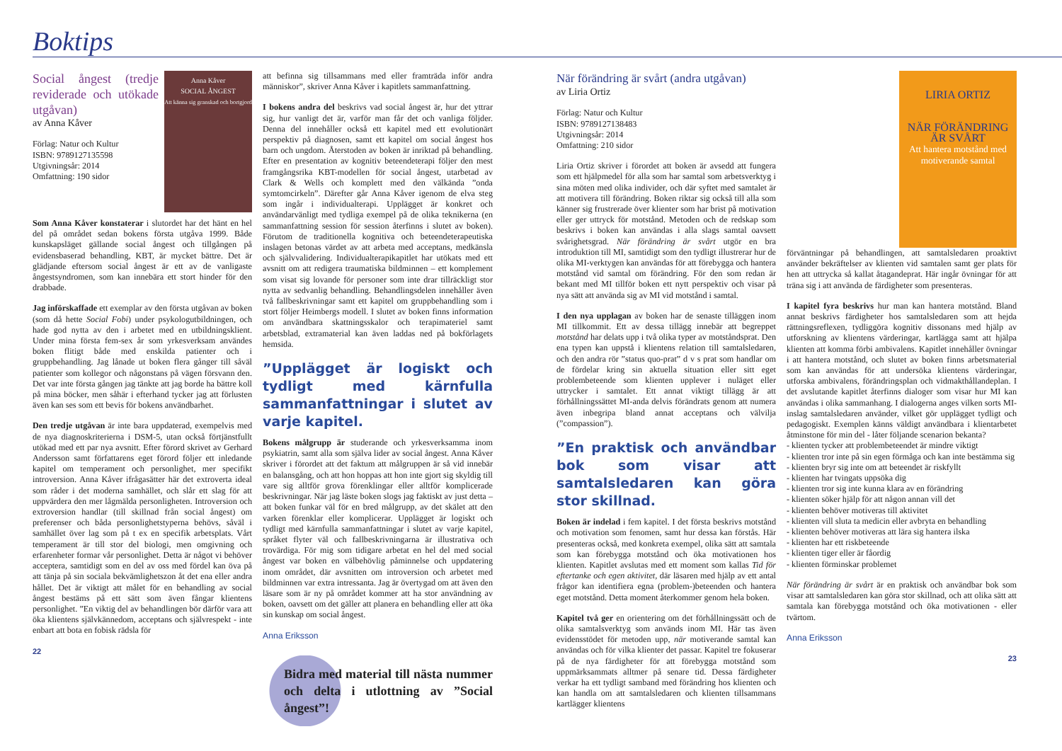Boktips
Anna Kåver
SOCIAL ÅNGEST
Att känna sig granskad och bortgjord
Social ångest (tredje reviderade och utökade utgåvan)
av Anna Kåver
Förlag: Natur och Kultur
ISBN: 9789127135598
Utgivningsår: 2014
Omfattning: 190 sidor
Som Anna Kåver konstaterar i slutordet har det hänt en hel del på området sedan bokens första utgåva 1999. Både kunskapsläget gällande social ångest och tillgången på evidensbaserad behandling, KBT, är mycket bättre. Det är glädjande eftersom social ångest är ett av de vanligaste ångestsyndromen, som kan innebära ett stort hinder för den drabbade.
Jag införskaffade ett exemplar av den första utgåvan av boken (som då hette Social Fobi) under psykologutbildningen, och hade god nytta av den i arbetet med en utbildningsklient. Under mina första fem-sex år som yrkesverksam användes boken flitigt både med enskilda patienter och i gruppbehandling. Jag lånade ut boken flera gånger till såväl patienter som kollegor och någonstans på vägen försvann den. Det var inte första gången jag tänkte att jag borde ha bättre koll på mina böcker, men såhär i efterhand tycker jag att förlusten även kan ses som ett bevis för bokens användbarhet.
Den tredje utgåvan är inte bara uppdaterad, exempelvis med de nya diagnoskriterierna i DSM-5, utan också förtjänstfullt utökad med ett par nya avsnitt. Efter förord skrivet av Gerhard Andersson samt författarens eget förord följer ett inledande kapitel om temperament och personlighet, mer specifikt introversion. Anna Kåver ifrågasätter här det extroverta ideal som råder i det moderna samhället, och slår ett slag för att uppvärdera den mer lågmälda personligheten. Introversion och extroversion handlar (till skillnad från social ångest) om preferenser och båda personlighetstyperna behövs, såväl i samhället över lag som på t ex en specifik arbetsplats. Vårt temperament är till stor del biologi, men omgivning och erfarenheter formar vår personlighet. Detta är något vi behöver acceptera, samtidigt som en del av oss med fördel kan öva på att tänja på sin sociala bekvämlighetszon åt det ena eller andra hållet. Det är viktigt att målet för en behandling av social ångest bestäms på ett sätt som även fångar klientens personlighet. ”En viktig del av behandlingen bör därför vara att öka klientens självkännedom, acceptans och självrespekt - inte enbart att bota en fobisk rädsla för
22
att befinna sig tillsammans med eller framträda inför andra människor”, skriver Anna Kåver i kapitlets sammanfattning.
I bokens andra del beskrivs vad social ångest är, hur det yttrar sig, hur vanligt det är, varför man får det och vanliga följder. Denna del innehåller också ett kapitel med ett evolutionärt perspektiv på diagnosen, samt ett kapitel om social ångest hos barn och ungdom. Återstoden av boken är inriktad på behandling. Efter en presentation av kognitiv beteendeterapi följer den mest framgångsrika KBT-modellen för social ångest, utarbetad av Clark & Wells och komplett med den välkända ”onda symtomcirkeln”. Därefter går Anna Kåver igenom de elva steg som ingår i individualterapi. Upplägget är konkret och användarvänligt med tydliga exempel på de olika teknikerna (en sammanfattning session för session återfinns i slutet av boken). Förutom de traditionella kognitiva och beteendeterapeutiska inslagen betonas värdet av att arbeta med acceptans, medkänsla och självvalidering. Individualterapikapitlet har utökats med ett avsnitt om att redigera traumatiska bildminnen – ett komplement som visat sig lovande för personer som inte drar tillräckligt stor nytta av sedvanlig behandling. Behandlingsdelen innehåller även två fallbeskrivningar samt ett kapitel om gruppbehandling som i stort följer Heimbergs modell. I slutet av boken finns information om användbara skattningsskalor och terapimateriel samt arbetsblad, extramaterial kan även laddas ned på bokförlagets hemsida.
”Upplägget är logiskt och tydligt med kärnfulla sammanfattningar i slutet av varje kapitel.
Bokens målgrupp är studerande och yrkesverksamma inom psykiatrin, samt alla som själva lider av social ångest. Anna Kåver skriver i förordet att det faktum att målgruppen är så vid innebär en balansgång, och att hon hoppas att hon inte gjort sig skyldig till vare sig alltför grova förenklingar eller alltför komplicerade beskrivningar. När jag läste boken slogs jag faktiskt av just detta – att boken funkar väl för en bred målgrupp, av det skälet att den varken förenklar eller komplicerar. Upplägget är logiskt och tydligt med kärnfulla sammanfattningar i slutet av varje kapitel, språket flyter väl och fallbeskrivningarna är illustrativa och trovärdiga. För mig som tidigare arbetat en hel del med social ångest var boken en välbehövlig påminnelse och uppdatering inom området, där avsnitten om introversion och arbetet med bildminnen var extra intressanta. Jag är övertygad om att även den läsare som är ny på området kommer att ha stor användning av boken, oavsett om det gäller att planera en behandling eller att öka sin kunskap om social ångest.
Anna Eriksson
Bidra med material till nästa nummer och delta i utlottning av ”Social ångest”!
När förändring är svårt (andra utgåvan)
av Liria Ortiz
Förlag: Natur och Kultur
ISBN: 9789127138483
Utgivningsår: 2014
Omfattning: 210 sidor
Liria Ortiz skriver i förordet att boken är avsedd att fungera som ett hjälpmedel för alla som har samtal som arbetsverktyg i sina möten med olika individer, och där syftet med samtalet är att motivera till förändring. Boken riktar sig också till alla som känner sig frustrerade över klienter som har brist på motivation eller ger uttryck för motstånd. Metoden och de redskap som beskrivs i boken kan användas i alla slags samtal oavsett svårighetsgrad. När förändring är svårt utgör en bra introduktion till MI, samtidigt som den tydligt illustrerar hur de olika MI-verktygen kan användas för att förebygga och hantera motstånd vid samtal om förändring. För den som redan är bekant med MI tillför boken ett nytt perspektiv och visar på nya sätt att använda sig av MI vid motstånd i samtal.
I den nya upplagan av boken har de senaste tilläggen inom MI tillkommit. Ett av dessa tillägg innebär att begreppet motstånd har delats upp i två olika typer av motståndsprat. Den ena typen kan uppstå i klientens relation till samtalsledaren, och den andra rör ”status quo-prat” d v s prat som handlar om de fördelar kring sin aktuella situation eller sitt eget problembeteende som klienten upplever i nuläget eller uttrycker i samtalet. Ett annat viktigt tillägg är att förhållningssättet MI-anda delvis förändrats genom att numera även inbegripa bland annat acceptans och välvilja (”compassion”).
”En praktisk och användbar bok som visar att samtalsledaren kan göra stor skillnad.
Boken är indelad i fem kapitel. I det första beskrivs motstånd och motivation som fenomen, samt hur dessa kan förstås. Här presenteras också, med konkreta exempel, olika sätt att samtala som kan förebygga motstånd och öka motivationen hos klienten. Kapitlet avslutas med ett moment som kallas Tid för eftertanke och egen aktivitet, där läsaren med hjälp av ett antal frågor kan identifiera egna (problem-)beteenden och hantera eget motstånd. Detta moment återkommer genom hela boken.
Kapitel två ger en orientering om det förhållningssätt och de olika samtalsverktyg som används inom MI. Här tas även evidensstödet för metoden upp, när motiverande samtal kan användas och för vilka klienter det passar. Kapitel tre fokuserar på de nya färdigheter för att förebygga motstånd som uppmärksammats alltmer på senare tid. Dessa färdigheter verkar ha ett tydligt samband med förändring hos klienten och kan handla om att samtalsledaren och klienten tillsammans kartlägger klientens
LIRIA ORTIZ
NÄR FÖRÄNDRING ÄR SVÅRT
Att hantera motstånd med motiverande samtal
förväntningar på behandlingen, att samtalsledaren proaktivt använder bekräftelser av klienten vid samtalen samt ger plats för hen att uttrycka så kallat åtagandeprat. Här ingår övningar för att träna sig i att använda de färdigheter som presenteras.
I kapitel fyra beskrivs hur man kan hantera motstånd. Bland annat beskrivs färdigheter hos samtalsledaren som att hejda rättningsreflexen, tydliggöra kognitiv dissonans med hjälp av utforskning av klientens värderingar, kartlägga samt att hjälpa klienten att komma förbi ambivalens. Kapitlet innehåller övningar i att hantera motstånd, och slutet av boken finns arbetsmaterial som kan användas för att undersöka klientens värderingar, utforska ambivalens, förändringsplan och vidmakthållandeplan. I det avslutande kapitlet återfinns dialoger som visar hur MI kan användas i olika sammanhang. I dialogerna anges vilken sorts MI-inslag samtalsledaren använder, vilket gör upplägget tydligt och pedagogiskt. Exemplen känns väldigt användbara i klientarbetet åtminstone för min del - låter följande scenarion bekanta?
- klienten tycker att problembeteendet är mindre viktigt
- klienten tror inte på sin egen förmåga och kan inte bestämma sig
- klienten bryr sig inte om att beteendet är riskfyllt
- klienten har tvingats uppsöka dig
- klienten tror sig inte kunna klara av en förändring
- klienten söker hjälp för att någon annan vill det
- klienten behöver motiveras till aktivitet
- klienten vill sluta ta medicin eller avbryta en behandling
- klienten behöver motiveras att lära sig hantera ilska
- klienten har ett riskbeteende
- klienten tiger eller är fåordig
- klienten förminskar problemet
När förändring är svårt är en praktisk och användbar bok som visar att samtalsledaren kan göra stor skillnad, och att olika sätt att samtala kan förebygga motstånd och öka motivationen - eller tvärtom.
Anna Eriksson
23